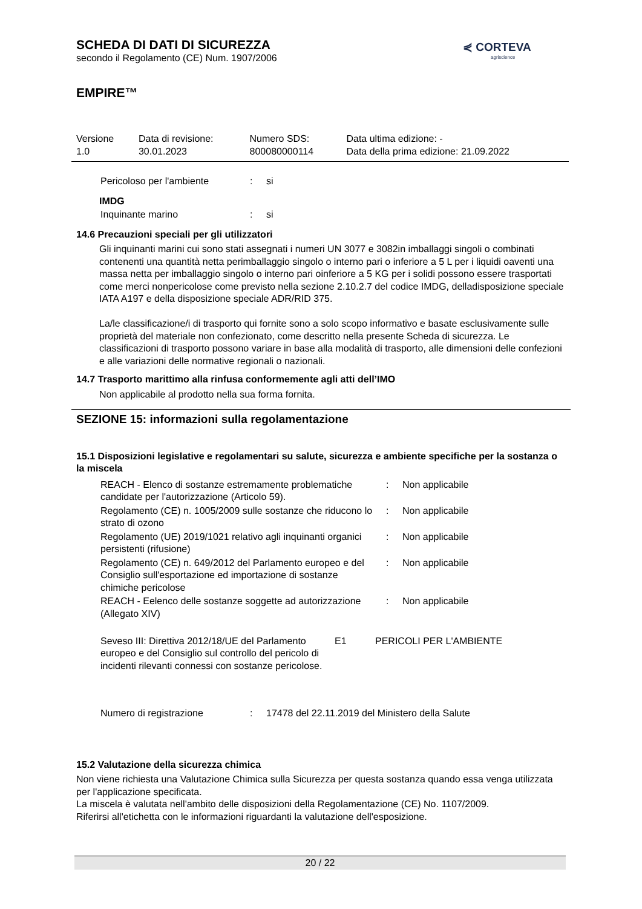⋞ CORTEVA
agriscience
SCHEDA DI DATI DI SICUREZZA
secondo il Regolamento (CE) Num. 1907/2006
EMPIRE™
| Versione 1.0 | Data di revisione: 30.01.2023 | Numero SDS: 800080000114 | Data ultima edizione: - Data della prima edizione: 21.09.2022 |
| Pericoloso per l'ambiente | : | si |
IMDG
| Inquinante marino | : | si |
14.6 Precauzioni speciali per gli utilizzatori
Gli inquinanti marini cui sono stati assegnati i numeri UN 3077 e 3082in imballaggi singoli o combinati contenenti una quantità netta perimballaggio singolo o interno pari o inferiore a 5 L per i liquidi oaventi una massa netta per imballaggio singolo o interno pari oinferiore a 5 KG per i solidi possono essere trasportati come merci nonpericolose come previsto nella sezione 2.10.2.7 del codice IMDG, delladisposizione speciale IATA A197 e della disposizione speciale ADR/RID 375.
La/le classificazione/i di trasporto qui fornite sono a solo scopo informativo e basate esclusivamente sulle proprietà del materiale non confezionato, come descritto nella presente Scheda di sicurezza. Le classificazioni di trasporto possono variare in base alla modalità di trasporto, alle dimensioni delle confezioni e alle variazioni delle normative regionali o nazionali.
14.7 Trasporto marittimo alla rinfusa conformemente agli atti dell’IMO
Non applicabile al prodotto nella sua forma fornita.
SEZIONE 15: informazioni sulla regolamentazione
15.1 Disposizioni legislative e regolamentari su salute, sicurezza e ambiente specifiche per la sostanza o la miscela
| REACH - Elenco di sostanze estremamente problematiche candidate per l'autorizzazione (Articolo 59). | : | Non applicabile |
| Regolamento (CE) n. 1005/2009 sulle sostanze che riducono lo strato di ozono | : | Non applicabile |
| Regolamento (UE) 2019/1021 relativo agli inquinanti organici persistenti (rifusione) | : | Non applicabile |
| Regolamento (CE) n. 649/2012 del Parlamento europeo e del Consiglio sull'esportazione ed importazione di sostanze chimiche pericolose | : | Non applicabile |
| REACH - Eelenco delle sostanze soggette ad autorizzazione (Allegato XIV) | : | Non applicabile |
| Seveso III: Direttiva 2012/18/UE del Parlamento europeo e del Consiglio sul controllo del pericolo di incidenti rilevanti connessi con sostanze pericolose. | E1 | PERICOLI PER L'AMBIENTE |
| Numero di registrazione | : | 17478 del 22.11.2019 del Ministero della Salute |
15.2 Valutazione della sicurezza chimica
Non viene richiesta una Valutazione Chimica sulla Sicurezza per questa sostanza quando essa venga utilizzata per l'applicazione specificata.
La miscela è valutata nell'ambito delle disposizioni della Regolamentazione (CE) No. 1107/2009.
Riferirsi all'etichetta con le informazioni riguardanti la valutazione dell'esposizione.
20 / 22